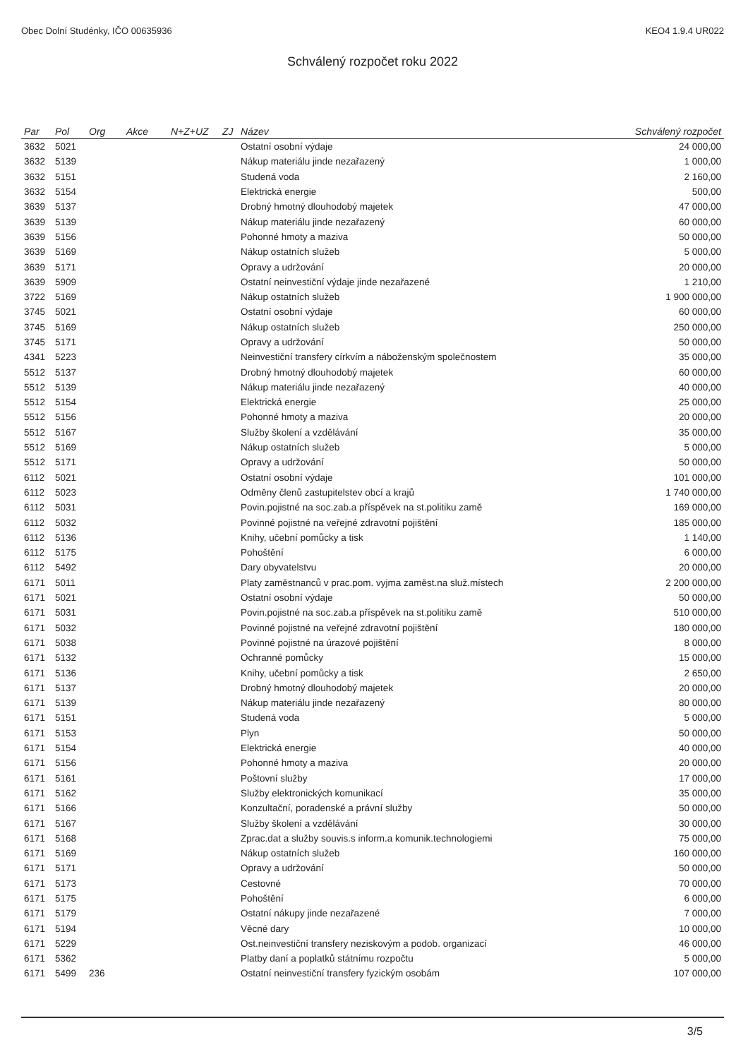Obec Dolní Studénky, IČO 00635936 KEO4 1.9.4 UR022
Schválený rozpočet roku 2022
| Par | Pol | Org | Akce | N+Z+UZ | ZJ | Název | Schválený rozpočet |
| --- | --- | --- | --- | --- | --- | --- | --- |
| 3632 | 5021 | | | | | Ostatní osobní výdaje | 24 000,00 |
| 3632 | 5139 | | | | | Nákup materiálu jinde nezařazený | 1 000,00 |
| 3632 | 5151 | | | | | Studená voda | 2 160,00 |
| 3632 | 5154 | | | | | Elektrická energie | 500,00 |
| 3639 | 5137 | | | | | Drobný hmotný dlouhodobý majetek | 47 000,00 |
| 3639 | 5139 | | | | | Nákup materiálu jinde nezařazený | 60 000,00 |
| 3639 | 5156 | | | | | Pohonné hmoty a maziva | 50 000,00 |
| 3639 | 5169 | | | | | Nákup ostatních služeb | 5 000,00 |
| 3639 | 5171 | | | | | Opravy a udržování | 20 000,00 |
| 3639 | 5909 | | | | | Ostatní neinvestiční výdaje jinde nezařazené | 1 210,00 |
| 3722 | 5169 | | | | | Nákup ostatních služeb | 1 900 000,00 |
| 3745 | 5021 | | | | | Ostatní osobní výdaje | 60 000,00 |
| 3745 | 5169 | | | | | Nákup ostatních služeb | 250 000,00 |
| 3745 | 5171 | | | | | Opravy a udržování | 50 000,00 |
| 4341 | 5223 | | | | | Neinvestiční transfery církvím a náboženským společnostem | 35 000,00 |
| 5512 | 5137 | | | | | Drobný hmotný dlouhodobý majetek | 60 000,00 |
| 5512 | 5139 | | | | | Nákup materiálu jinde nezařazený | 40 000,00 |
| 5512 | 5154 | | | | | Elektrická energie | 25 000,00 |
| 5512 | 5156 | | | | | Pohonné hmoty a maziva | 20 000,00 |
| 5512 | 5167 | | | | | Služby školení a vzdělávání | 35 000,00 |
| 5512 | 5169 | | | | | Nákup ostatních služeb | 5 000,00 |
| 5512 | 5171 | | | | | Opravy a udržování | 50 000,00 |
| 6112 | 5021 | | | | | Ostatní osobní výdaje | 101 000,00 |
| 6112 | 5023 | | | | | Odměny členů zastupitelstev obcí a krajů | 1 740 000,00 |
| 6112 | 5031 | | | | | Povin.pojistné na soc.zab.a příspěvek na st.politiku zamě | 169 000,00 |
| 6112 | 5032 | | | | | Povinné pojistné na veřejné zdravotní pojištění | 185 000,00 |
| 6112 | 5136 | | | | | Knihy, učební pomůcky a tisk | 1 140,00 |
| 6112 | 5175 | | | | | Pohoštění | 6 000,00 |
| 6112 | 5492 | | | | | Dary obyvatelstvu | 20 000,00 |
| 6171 | 5011 | | | | | Platy zaměstnanců v prac.pom. vyjma zaměst.na služ.místech | 2 200 000,00 |
| 6171 | 5021 | | | | | Ostatní osobní výdaje | 50 000,00 |
| 6171 | 5031 | | | | | Povin.pojistné na soc.zab.a příspěvek na st.politiku zamě | 510 000,00 |
| 6171 | 5032 | | | | | Povinné pojistné na veřejné zdravotní pojištění | 180 000,00 |
| 6171 | 5038 | | | | | Povinné pojistné na úrazové pojištění | 8 000,00 |
| 6171 | 5132 | | | | | Ochranné pomůcky | 15 000,00 |
| 6171 | 5136 | | | | | Knihy, učební pomůcky a tisk | 2 650,00 |
| 6171 | 5137 | | | | | Drobný hmotný dlouhodobý majetek | 20 000,00 |
| 6171 | 5139 | | | | | Nákup materiálu jinde nezařazený | 80 000,00 |
| 6171 | 5151 | | | | | Studená voda | 5 000,00 |
| 6171 | 5153 | | | | | Plyn | 50 000,00 |
| 6171 | 5154 | | | | | Elektrická energie | 40 000,00 |
| 6171 | 5156 | | | | | Pohonné hmoty a maziva | 20 000,00 |
| 6171 | 5161 | | | | | Poštovní služby | 17 000,00 |
| 6171 | 5162 | | | | | Služby elektronických komunikací | 35 000,00 |
| 6171 | 5166 | | | | | Konzultační, poradenské a právní služby | 50 000,00 |
| 6171 | 5167 | | | | | Služby školení a vzdělávání | 30 000,00 |
| 6171 | 5168 | | | | | Zprac.dat a služby souvis.s inform.a komunik.technologiemi | 75 000,00 |
| 6171 | 5169 | | | | | Nákup ostatních služeb | 160 000,00 |
| 6171 | 5171 | | | | | Opravy a udržování | 50 000,00 |
| 6171 | 5173 | | | | | Cestovné | 70 000,00 |
| 6171 | 5175 | | | | | Pohoštění | 6 000,00 |
| 6171 | 5179 | | | | | Ostatní nákupy jinde nezařazené | 7 000,00 |
| 6171 | 5194 | | | | | Věcné dary | 10 000,00 |
| 6171 | 5229 | | | | | Ost.neinvestiční transfery neziskovým a podob. organizací | 46 000,00 |
| 6171 | 5362 | | | | | Platby daní a poplatků státnímu rozpočtu | 5 000,00 |
| 6171 | 5499 | 236 | | | | Ostatní neinvestiční transfery fyzickým osobám | 107 000,00 |
3/5